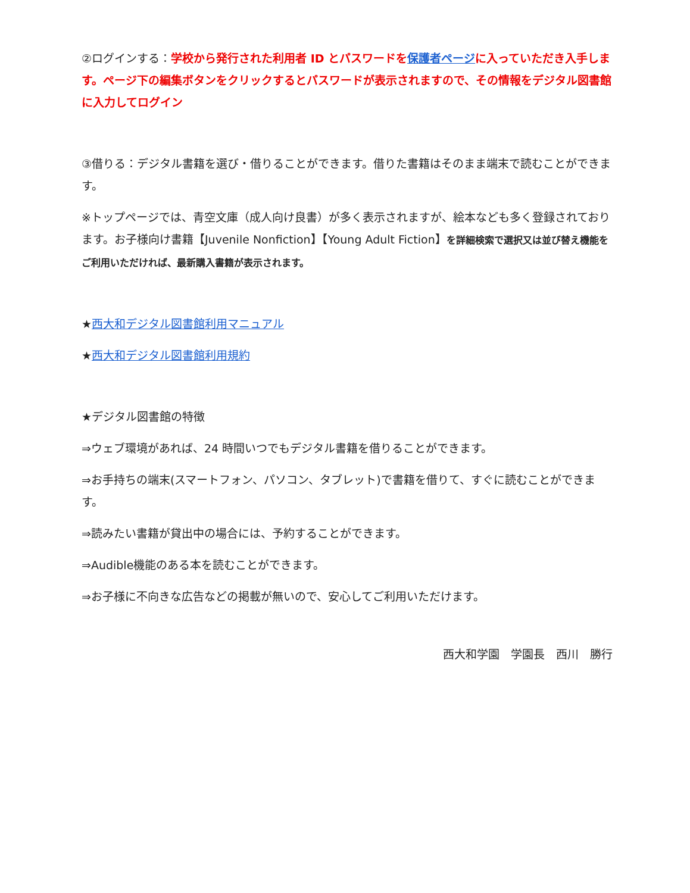②ログインする：学校から発行された利用者 ID とパスワードを保護者ページに入っていただき入手します。ページ下の編集ボタンをクリックするとパスワードが表示されますので、その情報をデジタル図書館に入力してログイン
③借りる：デジタル書籍を選び・借りることができます。借りた書籍はそのまま端末で読むことができます。
※トップページでは、青空文庫（成人向け良書）が多く表示されますが、絵本なども多く登録されております。お子様向け書籍【Juvenile Nonfiction】【Young Adult Fiction】を詳細検索で選択又は並び替え機能をご利用いただければ、最新購入書籍が表示されます。
★西大和デジタル図書館利用マニュアル
★西大和デジタル図書館利用規約
★デジタル図書館の特徴
⇒ウェブ環境があれば、24 時間いつでもデジタル書籍を借りることができます。
⇒お手持ちの端末(スマートフォン、パソコン、タブレット)で書籍を借りて、すぐに読むことができます。
⇒読みたい書籍が貸出中の場合には、予約することができます。
⇒Audible機能のある本を読むことができます。
⇒お子様に不向きな広告などの掲載が無いので、安心してご利用いただけます。
西大和学園　学園長　西川　勝行